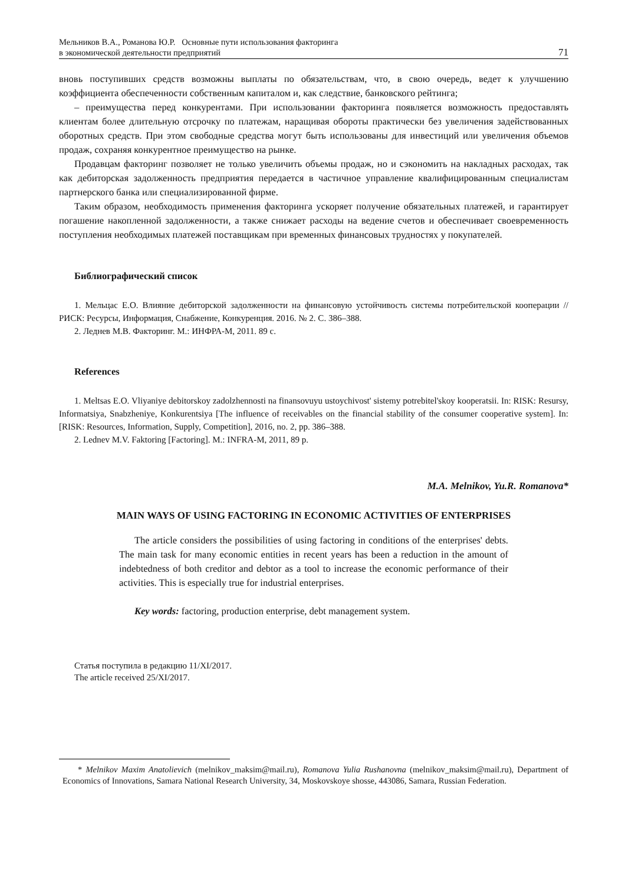Мельников В.А., Романова Ю.Р. Основные пути использования факторинга
в экономической деятельности предприятий
71
вновь поступивших средств возможны выплаты по обязательствам, что, в свою очередь, ведет к улучшению коэффициента обеспеченности собственным капиталом и, как следствие, банковского рейтинга;
– преимущества перед конкурентами. При использовании факторинга появляется возможность предоставлять клиентам более длительную отсрочку по платежам, наращивая обороты практически без увеличения задействованных оборотных средств. При этом свободные средства могут быть использованы для инвестиций или увеличения объемов продаж, сохраняя конкурентное преимущество на рынке.
Продавцам факторинг позволяет не только увеличить объемы продаж, но и сэкономить на накладных расходах, так как дебиторская задолженность предприятия передается в частичное управление квалифицированным специалистам партнерского банка или специализированной фирме.
Таким образом, необходимость применения факторинга ускоряет получение обязательных платежей, и гарантирует погашение накопленной задолженности, а также снижает расходы на ведение счетов и обеспечивает своевременность поступления необходимых платежей поставщикам при временных финансовых трудностях у покупателей.
Библиографический список
1. Мельцас Е.О. Влияние дебиторской задолженности на финансовую устойчивость системы потребительской кооперации // РИСК: Ресурсы, Информация, Снабжение, Конкуренция. 2016. № 2. С. 386–388.
2. Леднев М.В. Факторинг. М.: ИНФРА-М, 2011. 89 с.
References
1. Meltsas E.O. Vliyaniye debitorskoy zadolzhennosti na finansovuyu ustoychivost' sistemy potrebitel'skoy kooperatsii. In: RISK: Resursy, Informatsiya, Snabzheniye, Konkurentsiya [The influence of receivables on the financial stability of the consumer cooperative system]. In: [RISK: Resources, Information, Supply, Competition], 2016, no. 2, pp. 386–388.
2. Lednev M.V. Faktoring [Factoring]. M.: INFRA-M, 2011, 89 p.
M.A. Melnikov, Yu.R. Romanova*
MAIN WAYS OF USING FACTORING IN ECONOMIC ACTIVITIES OF ENTERPRISES
The article considers the possibilities of using factoring in conditions of the enterprises' debts. The main task for many economic entities in recent years has been a reduction in the amount of indebtedness of both creditor and debtor as a tool to increase the economic performance of their activities. This is especially true for industrial enterprises.
Key words: factoring, production enterprise, debt management system.
Статья поступила в редакцию 11/XI/2017.
The article received 25/XI/2017.
* Melnikov Maxim Anatolievich (melnikov_maksim@mail.ru), Romanova Yulia Rushanovna (melnikov_maksim@mail.ru), Department of Economics of Innovations, Samara National Research University, 34, Moskovskoye shosse, 443086, Samara, Russian Federation.